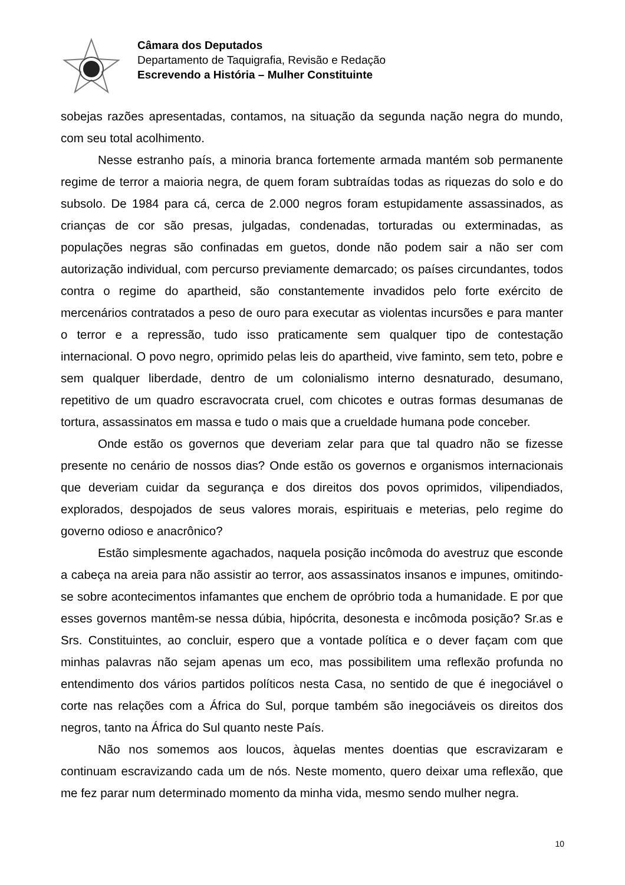Câmara dos Deputados
Departamento de Taquigrafia, Revisão e Redação
Escrevendo a História – Mulher Constituinte
sobejas razões apresentadas, contamos, na situação da segunda nação negra do mundo, com seu total acolhimento.
Nesse estranho país, a minoria branca fortemente armada mantém sob permanente regime de terror a maioria negra, de quem foram subtraídas todas as riquezas do solo e do subsolo. De 1984 para cá, cerca de 2.000 negros foram estupidamente assassinados, as crianças de cor são presas, julgadas, condenadas, torturadas ou exterminadas, as populações negras são confinadas em guetos, donde não podem sair a não ser com autorização individual, com percurso previamente demarcado; os países circundantes, todos contra o regime do apartheid, são constantemente invadidos pelo forte exército de mercenários contratados a peso de ouro para executar as violentas incursões e para manter o terror e a repressão, tudo isso praticamente sem qualquer tipo de contestação internacional. O povo negro, oprimido pelas leis do apartheid, vive faminto, sem teto, pobre e sem qualquer liberdade, dentro de um colonialismo interno desnaturado, desumano, repetitivo de um quadro escravocrata cruel, com chicotes e outras formas desumanas de tortura, assassinatos em massa e tudo o mais que a crueldade humana pode conceber.
Onde estão os governos que deveriam zelar para que tal quadro não se fizesse presente no cenário de nossos dias? Onde estão os governos e organismos internacionais que deveriam cuidar da segurança e dos direitos dos povos oprimidos, vilipendiados, explorados, despojados de seus valores morais, espirituais e meterias, pelo regime do governo odioso e anacrônico?
Estão simplesmente agachados, naquela posição incômoda do avestruz que esconde a cabeça na areia para não assistir ao terror, aos assassinatos insanos e impunes, omitindo-se sobre acontecimentos infamantes que enchem de opróbrio toda a humanidade. E por que esses governos mantêm-se nessa dúbia, hipócrita, desonesta e incômoda posição? Sr.as e Srs. Constituintes, ao concluir, espero que a vontade política e o dever façam com que minhas palavras não sejam apenas um eco, mas possibilitem uma reflexão profunda no entendimento dos vários partidos políticos nesta Casa, no sentido de que é inegociável o corte nas relações com a África do Sul, porque também são inegociáveis os direitos dos negros, tanto na África do Sul quanto neste País.
Não nos somemos aos loucos, àquelas mentes doentias que escravizaram e continuam escravizando cada um de nós. Neste momento, quero deixar uma reflexão, que me fez parar num determinado momento da minha vida, mesmo sendo mulher negra.
10